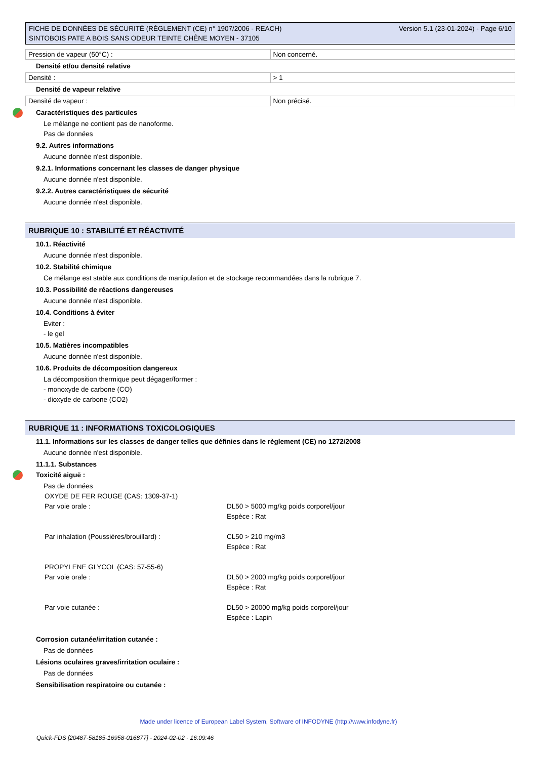FICHE DE DONNÉES DE SÉCURITÉ (RÈGLEMENT (CE) n° 1907/2006 - REACH)
SINTOBOIS PATE A BOIS SANS ODEUR TEINTE CHÊNE MOYEN - 37105
Version 5.1 (23-01-2024) - Page 6/10
| Pression de vapeur (50°C) : | Non concerné. |
Densité et/ou densité relative
| Densité : | > 1 |
Densité de vapeur relative
| Densité de vapeur : | Non précisé. |
Caractéristiques des particules
Le mélange ne contient pas de nanoforme.
Pas de données
9.2. Autres informations
Aucune donnée n'est disponible.
9.2.1. Informations concernant les classes de danger physique
Aucune donnée n'est disponible.
9.2.2. Autres caractéristiques de sécurité
Aucune donnée n'est disponible.
RUBRIQUE 10 : STABILITÉ ET RÉACTIVITÉ
10.1. Réactivité
Aucune donnée n'est disponible.
10.2. Stabilité chimique
Ce mélange est stable aux conditions de manipulation et de stockage recommandées dans la rubrique 7.
10.3. Possibilité de réactions dangereuses
Aucune donnée n'est disponible.
10.4. Conditions à éviter
Eviter :
- le gel
10.5. Matières incompatibles
Aucune donnée n'est disponible.
10.6. Produits de décomposition dangereux
La décomposition thermique peut dégager/former :
- monoxyde de carbone (CO)
- dioxyde de carbone (CO2)
RUBRIQUE 11 : INFORMATIONS TOXICOLOGIQUES
11.1. Informations sur les classes de danger telles que définies dans le règlement (CE) no 1272/2008
Aucune donnée n'est disponible.
11.1.1. Substances
Toxicité aiguë :
Pas de données
| OXYDE DE FER ROUGE (CAS: 1309-37-1) | |
| Par voie orale : | DL50 > 5000 mg/kg poids corporel/jour Espèce : Rat |
| Par inhalation (Poussières/brouillard) : | CL50 > 210 mg/m3 Espèce : Rat |
| PROPYLENE GLYCOL (CAS: 57-55-6) | |
| Par voie orale : | DL50 > 2000 mg/kg poids corporel/jour Espèce : Rat |
| Par voie cutanée : | DL50 > 20000 mg/kg poids corporel/jour Espèce : Lapin |
Corrosion cutanée/irritation cutanée :
Pas de données
Lésions oculaires graves/irritation oculaire :
Pas de données
Sensibilisation respiratoire ou cutanée :
Made under licence of European Label System, Software of INFODYNE (http://www.infodyne.fr)
Quick-FDS [20487-58185-16958-016877] - 2024-02-02 - 16:09:46